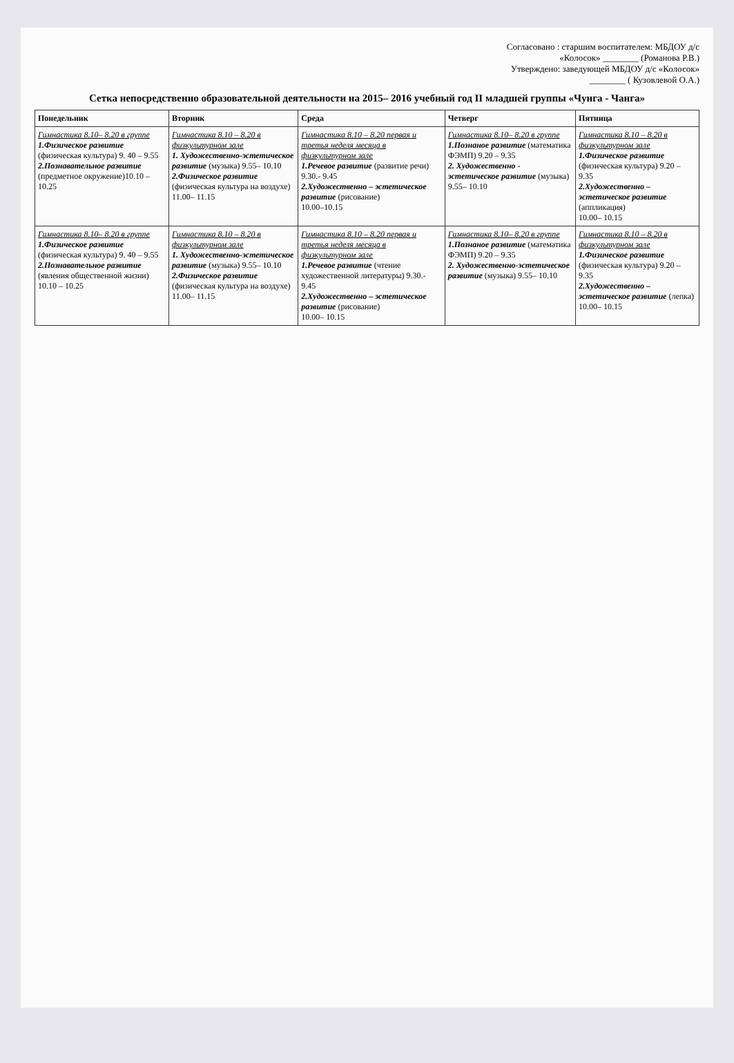Согласовано : старшим воспитателем: МБДОУ д/с
«Колосок» ________ (Романова Р.В.)
Утверждено: заведующей МБДОУ д/с «Колосок»
________ ( Кузовлевой О.А.)
Сетка непосредственно образовательной деятельности на 2015– 2016 учебный год II младшей группы «Чунга - Чанга»
| Понедельник | Вторник | Среда | Четверг | Пятница |
| --- | --- | --- | --- | --- |
| Гимнастика 8.10– 8.20 в группе 1.Физическое развитие (физическая культура) 9. 40 – 9.55 2.Познавательное развитие (предметное окружение)10.10 – 10.25 | Гимнастика 8.10 – 8.20 в физкультурном зале 1. Художественно-эстетическое развитие (музыка) 9.55– 10.10 2.Физическое развитие (физическая культура на воздухе) 11.00– 11.15 | Гимнастика 8.10 – 8.20 первая и третья неделя месяца в физкультурном зале 1.Речевое развитие (развитие речи) 9.30.- 9.45 2.Художественно – эстетическое развитие (рисование) 10.00–10.15 | Гимнастика 8.10– 8.20 в группе 1.Познаное развитие (математика ФЭМП) 9.20 – 9.35 2. Художественно - эстетическое развитие (музыка) 9.55– 10.10 | Гимнастика 8.10 – 8.20 в физкультурном зале 1.Физическое развитие (физическая культура) 9.20 – 9.35 2.Художественно – эстетическое развитие (аппликация) 10.00– 10.15 |
| Гимнастика 8.10– 8.20 в группе 1.Физическое развитие (физическая культура) 9. 40 – 9.55 2.Познавательное развитие (явления общественной жизни) 10.10 – 10.25 | Гимнастика 8.10 – 8.20 в физкультурном зале 1. Художественно-эстетическое развитие (музыка) 9.55– 10.10 2.Физическое развитие (физическая культура на воздухе) 11.00– 11.15 | Гимнастика 8.10 – 8.20 первая и третья неделя месяца в физкультурном зале 1.Речевое развитие (чтение художественной литературы) 9.30.- 9.45 2.Художественно – эстетическое развитие (рисование) 10.00– 10.15 | Гимнастика 8.10– 8.20 в группе 1.Познаное развитие (математика ФЭМП) 9.20 – 9.35 2. Художественно-эстетическое развитие (музыка) 9.55– 10.10 | Гимнастика 8.10 – 8.20 в физкультурном зале 1.Физическое развитие (физическая культура) 9.20 – 9.35 2.Художественно – эстетическое развитие (лепка) 10.00– 10.15 |